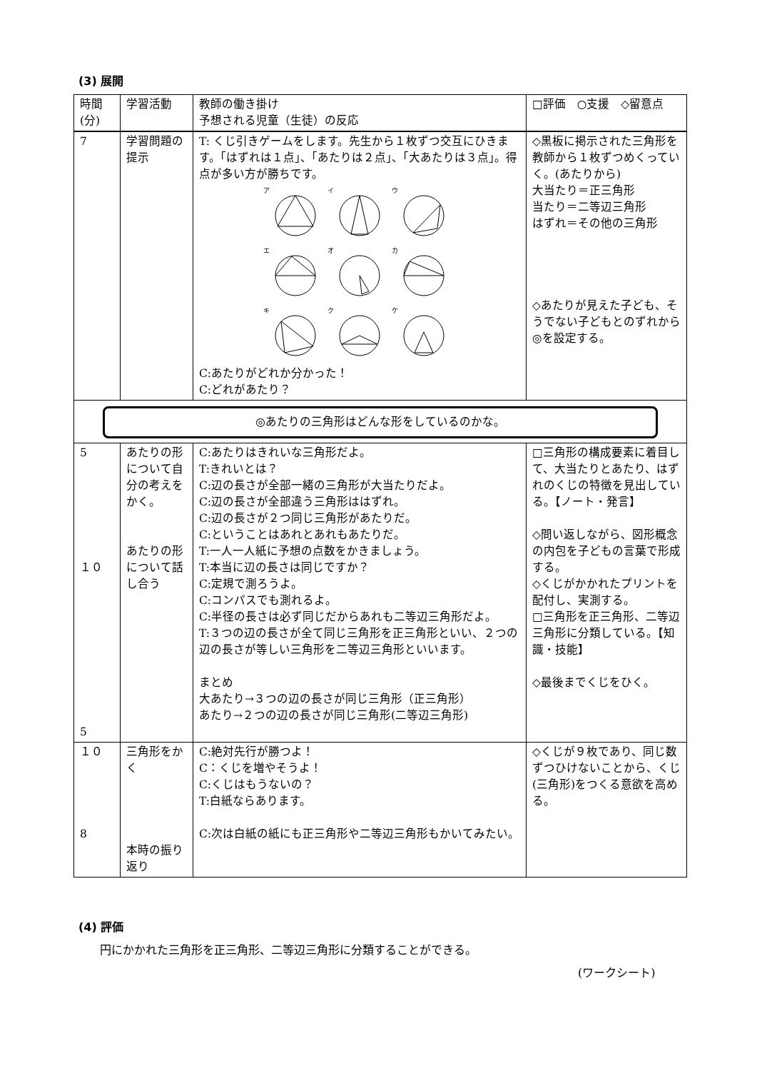(3) 展開
| 時間 (分) | 学習活動 | 教師の働き掛け 予想される児童（生徒）の反応 | □評価 ○支援 ◇留意点 |
| --- | --- | --- | --- |
| 7 | 学習問題の提示 | T: くじ引きゲームをします。先生から１枚ずつ交互にひきます。「はずれは１点」、「あたりは２点」、「大あたりは３点」。得点が多い方が勝ちです。 ア イ ウ エ オ カ キ ク ケ C:あたりがどれか分かった！ C:どれがあたり？ | ◇黒板に掲示された三角形を教師から１枚ずつめくっていく。(あたりから) 大当たり＝正三角形 当たり＝二等辺三角形 はずれ＝その他の三角形 ◇あたりが見えた子ども、そうでない子どもとのずれから◎を設定する。 |
| ◎あたりの三角形はどんな形をしているのかな。 | | | |
| 5 １０ 5 | あたりの形について自分の考えをかく。 あたりの形について話し合う | C:あたりはきれいな三角形だよ。 T:きれいとは？ C:辺の長さが全部一緒の三角形が大当たりだよ。 C:辺の長さが全部違う三角形ははずれ。 C:辺の長さが２つ同じ三角形があたりだ。 C:ということはあれとあれもあたりだ。 T:一人一人紙に予想の点数をかきましょう。 T:本当に辺の長さは同じですか？ C:定規で測ろうよ。 C:コンパスでも測れるよ。 C:半径の長さは必ず同じだからあれも二等辺三角形だよ。 T:３つの辺の長さが全て同じ三角形を正三角形といい、２つの辺の長さが等しい三角形を二等辺三角形といいます。 まとめ 大あたり→３つの辺の長さが同じ三角形（正三角形） あたり→２つの辺の長さが同じ三角形(二等辺三角形) | □三角形の構成要素に着目して、大当たりとあたり、はずれのくじの特徴を見出している。【ノート・発言】 ◇問い返しながら、図形概念の内包を子どもの言葉で形成する。 ◇くじがかかれたプリントを配付し、実測する。 □三角形を正三角形、二等辺三角形に分類している。【知識・技能】 ◇最後までくじをひく。 |
| １０ 8 | 三角形をかく 本時の振り返り | C:絶対先行が勝つよ！ C：くじを増やそうよ！ C:くじはもうないの？ T:白紙ならあります。 C:次は白紙の紙にも正三角形や二等辺三角形もかいてみたい。 | ◇くじが９枚であり、同じ数ずつひけないことから、くじ(三角形)をつくる意欲を高める。 |
(4) 評価
円にかかれた三角形を正三角形、二等辺三角形に分類することができる。
(ワークシート)